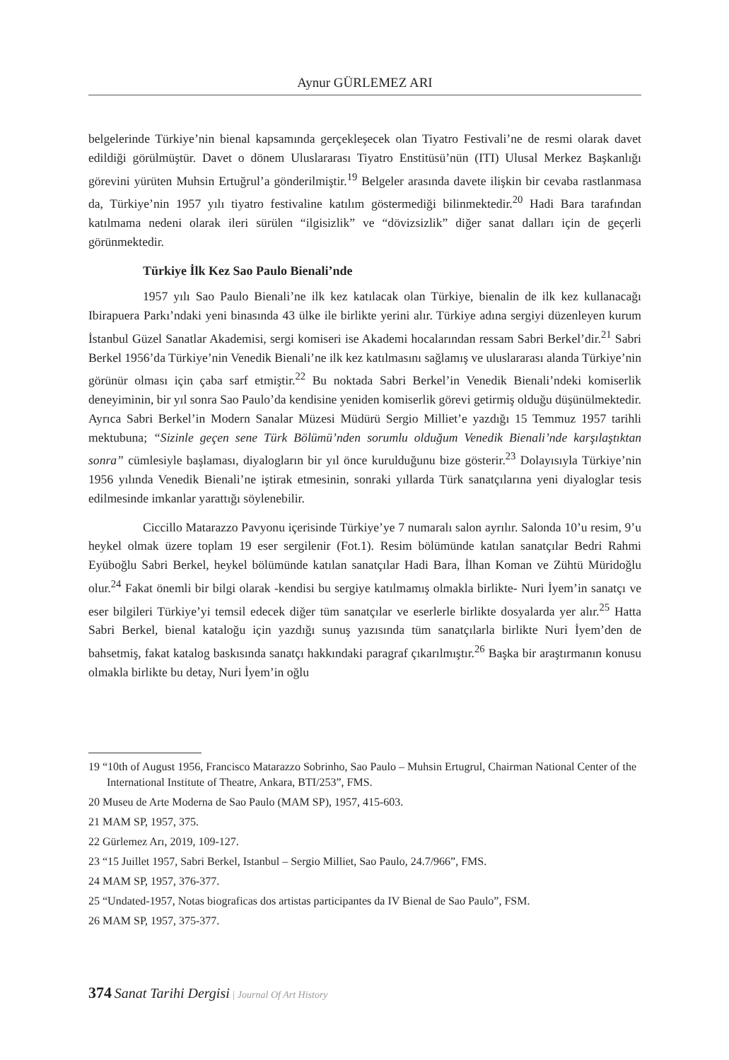Aynur GÜRLEMEZ ARI
belgelerinde Türkiye’nin bienal kapsamında gerçekleşecek olan Tiyatro Festivali’ne de resmi olarak davet edildiği görülmüştür. Davet o dönem Uluslararası Tiyatro Enstitüsü’nün (ITI) Ulusal Merkez Başkanlığı görevini yürüten Muhsin Ertuğrul’a gönderilmiştir.<sup>19</sup> Belgeler arasında davete ilişkin bir cevaba rastlanmasa da, Türkiye’nin 1957 yılı tiyatro festivaline katılım göstermediği bilinmektedir.<sup>20</sup> Hadi Bara tarafından katılmama nedeni olarak ileri sürülen “ilgisizlik” ve “dövizsizlik” diğer sanat dalları için de geçerli görünmektedir.
Türkiye İlk Kez Sao Paulo Bienali’nde
1957 yılı Sao Paulo Bienali’ne ilk kez katılacak olan Türkiye, bienalin de ilk kez kullanacağı Ibirapuera Parkı’ndaki yeni binasında 43 ülke ile birlikte yerini alır. Türkiye adına sergiyi düzenleyen kurum İstanbul Güzel Sanatlar Akademisi, sergi komiseri ise Akademi hocalarından ressam Sabri Berkel’dir.<sup>21</sup> Sabri Berkel 1956’da Türkiye’nin Venedik Bienali’ne ilk kez katılmasını sağlamış ve uluslararası alanda Türkiye’nin görünür olması için çaba sarf etmiştir.<sup>22</sup> Bu noktada Sabri Berkel’in Venedik Bienali’ndeki komiserlik deneyiminin, bir yıl sonra Sao Paulo’da kendisine yeniden komiserlik görevi getirmiş olduğu düşünülmektedir. Ayrıca Sabri Berkel’in Modern Sanalar Müzesi Müdürü Sergio Milliet’e yazdığı 15 Temmuz 1957 tarihli mektubuna; “Sizinle geçen sene Türk Bölümü’nden sorumlu olduğum Venedik Bienali’nde karşılaştıktan sonra” cümlesiyle başlaması, diyalogların bir yıl önce kurulduğunu bize gösterir.<sup>23</sup> Dolayısıyla Türkiye’nin 1956 yılında Venedik Bienali’ne iştirak etmesinin, sonraki yıllarda Türk sanatçılarına yeni diyaloglar tesis edilmesinde imkanlar yarattığı söylenebilir.
Ciccillo Matarazzo Pavyonu içerisinde Türkiye’ye 7 numaralı salon ayrılır. Salonda 10’u resim, 9’u heykel olmak üzere toplam 19 eser sergilenir (Fot.1). Resim bölümünde katılan sanatçılar Bedri Rahmi Eyüboğlu Sabri Berkel, heykel bölümünde katılan sanatçılar Hadi Bara, İlhan Koman ve Zühtü Müridoğlu olur.<sup>24</sup> Fakat önemli bir bilgi olarak -kendisi bu sergiye katılmamış olmakla birlikte- Nuri İyem’in sanatçı ve eser bilgileri Türkiye’yi temsil edecek diğer tüm sanatçılar ve eserlerle birlikte dosyalarda yer alır.<sup>25</sup> Hatta Sabri Berkel, bienal kataloğu için yazdığı sunuş yazısında tüm sanatçılarla birlikte Nuri İyem’den de bahsetmiş, fakat katalog baskısında sanatçı hakkındaki paragraf çıkarılmıştır.<sup>26</sup> Başka bir araştırmanın konusu olmakla birlikte bu detay, Nuri İyem’in oğlu
19 “10th of August 1956, Francisco Matarazzo Sobrinho, Sao Paulo – Muhsin Ertugrul, Chairman National Center of the International Institute of Theatre, Ankara, BTI/253”, FMS.
20 Museu de Arte Moderna de Sao Paulo (MAM SP), 1957, 415-603.
21 MAM SP, 1957, 375.
22 Gürlemez Arı, 2019, 109-127.
23 “15 Juillet 1957, Sabri Berkel, Istanbul – Sergio Milliet, Sao Paulo, 24.7/966”, FMS.
24 MAM SP, 1957, 376-377.
25 “Undated-1957, Notas biograficas dos artistas participantes da IV Bienal de Sao Paulo”, FSM.
26 MAM SP, 1957, 375-377.
374 Sanat Tarihi Dergisi | Journal Of Art History